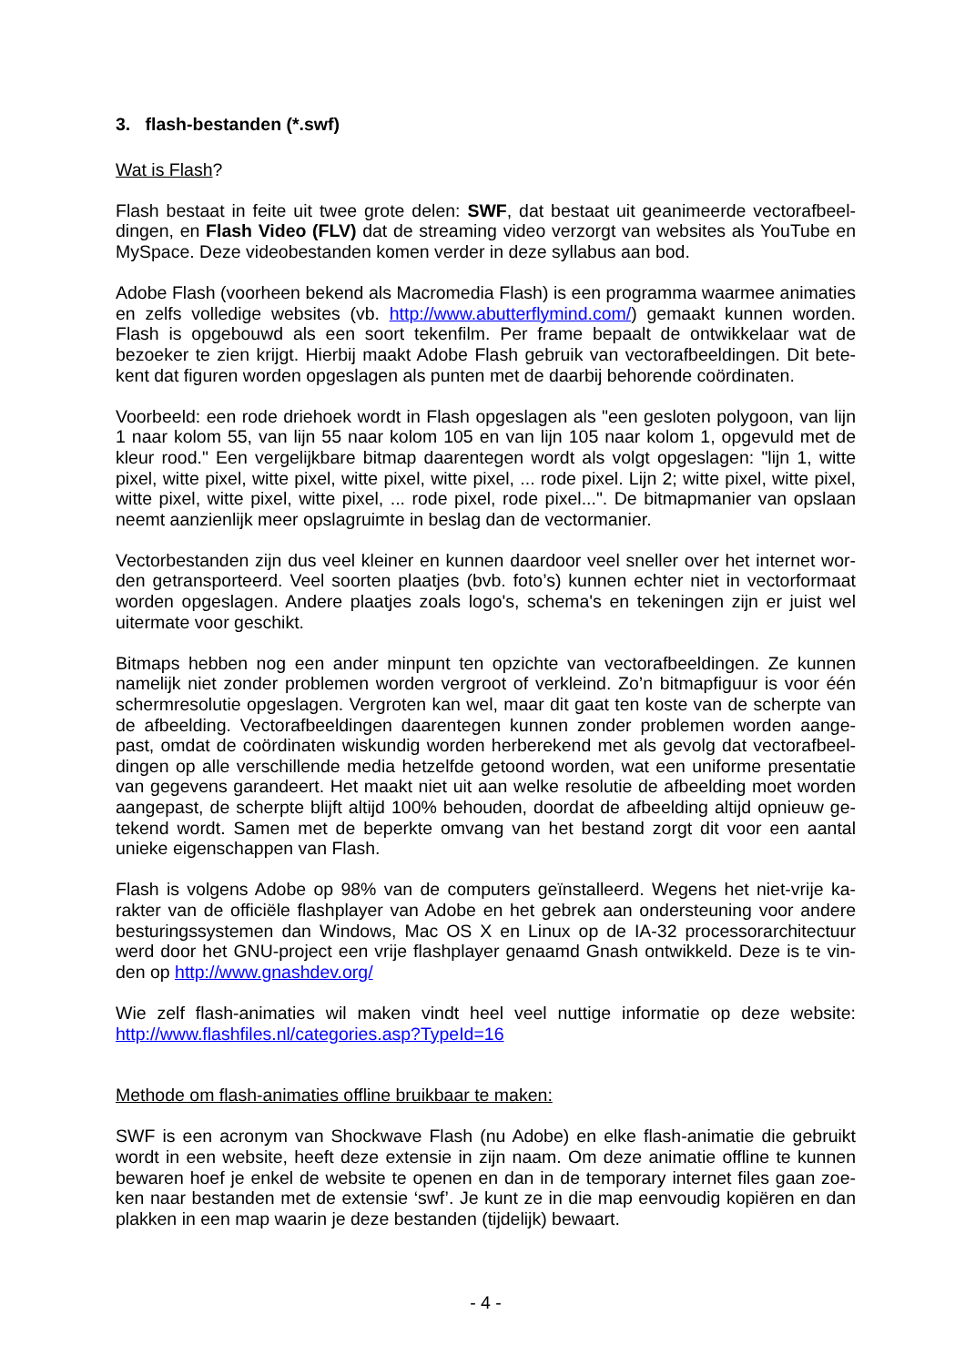3. flash-bestanden (*.swf)
Wat is Flash?
Flash bestaat in feite uit twee grote delen: SWF, dat bestaat uit geanimeerde vectorafbeel­dingen, en Flash Video (FLV) dat de streaming video verzorgt van websites als YouTube en MySpace. Deze videobestanden komen verder in deze syllabus aan bod.
Adobe Flash (voorheen bekend als Macromedia Flash) is een programma waarmee anima­ties en zelfs volledige websites (vb. http://www.abutterflymind.com/) gemaakt kunnen wor­den. Flash is opgebouwd als een soort tekenfilm. Per frame bepaalt de ontwikkelaar wat de bezoeker te zien krijgt. Hierbij maakt Adobe Flash gebruik van vectorafbeeldingen. Dit bete­kent dat figuren worden opgeslagen als punten met de daarbij behorende coördinaten.
Voorbeeld: een rode driehoek wordt in Flash opgeslagen als "een gesloten polygoon, van lijn 1 naar kolom 55, van lijn 55 naar kolom 105 en van lijn 105 naar kolom 1, opgevuld met de kleur rood." Een vergelijkbare bitmap daarentegen wordt als volgt opgeslagen: "lijn 1, witte pixel, witte pixel, witte pixel, witte pixel, witte pixel, ... rode pixel. Lijn 2; witte pixel, witte pixel, witte pixel, witte pixel, witte pixel, ... rode pixel, rode pixel...". De bitmapmanier van opslaan neemt aanzienlijk meer opslagruimte in beslag dan de vectormanier.
Vectorbestanden zijn dus veel kleiner en kunnen daardoor veel sneller over het internet wor­den getransporteerd. Veel soorten plaatjes (bvb. foto’s) kunnen echter niet in vectorformaat worden opgeslagen. Andere plaatjes zoals logo's, schema's en tekeningen zijn er juist wel uitermate voor geschikt.
Bitmaps hebben nog een ander minpunt ten opzichte van vectorafbeeldingen. Ze kunnen namelijk niet zonder problemen worden vergroot of verkleind. Zo’n bitmapfiguur is voor één schermresolutie opgeslagen. Vergroten kan wel, maar dit gaat ten koste van de scherpte van de afbeelding. Vectorafbeeldingen daarentegen kunnen zonder problemen worden aange­past, omdat de coördinaten wiskundig worden herberekend met als gevolg dat vectorafbeel­dingen op alle verschillende media hetzelfde getoond worden, wat een uniforme presentatie van gegevens garandeert. Het maakt niet uit aan welke resolutie de afbeelding moet worden aangepast, de scherpte blijft altijd 100% behouden, doordat de afbeelding altijd opnieuw ge­tekend wordt. Samen met de beperkte omvang van het bestand zorgt dit voor een aantal unieke eigenschappen van Flash.
Flash is volgens Adobe op 98% van de computers geïnstalleerd. Wegens het niet-vrije ka­rakter van de officiële flashplayer van Adobe en het gebrek aan ondersteuning voor andere besturingssystemen dan Windows, Mac OS X en Linux op de IA-32 processorarchitectuur werd door het GNU-project een vrije flashplayer genaamd Gnash ontwikkeld. Deze is te vin­den op http://www.gnashdev.org/
Wie zelf flash-animaties wil maken vindt heel veel nuttige informatie op deze website: http://www.flashfiles.nl/categories.asp?TypeId=16
Methode om flash-animaties offline bruikbaar te maken:
SWF is een acronym van Shockwave Flash (nu Adobe) en elke flash-animatie die gebruikt wordt in een website, heeft deze extensie in zijn naam. Om deze animatie offline te kunnen bewaren hoef je enkel de website te openen en dan in de temporary internet files gaan zoe­ken naar bestanden met de extensie ‘swf’. Je kunt ze in die map eenvoudig kopiëren en dan plakken in een map waarin je deze bestanden (tijdelijk) bewaart.
- 4 -